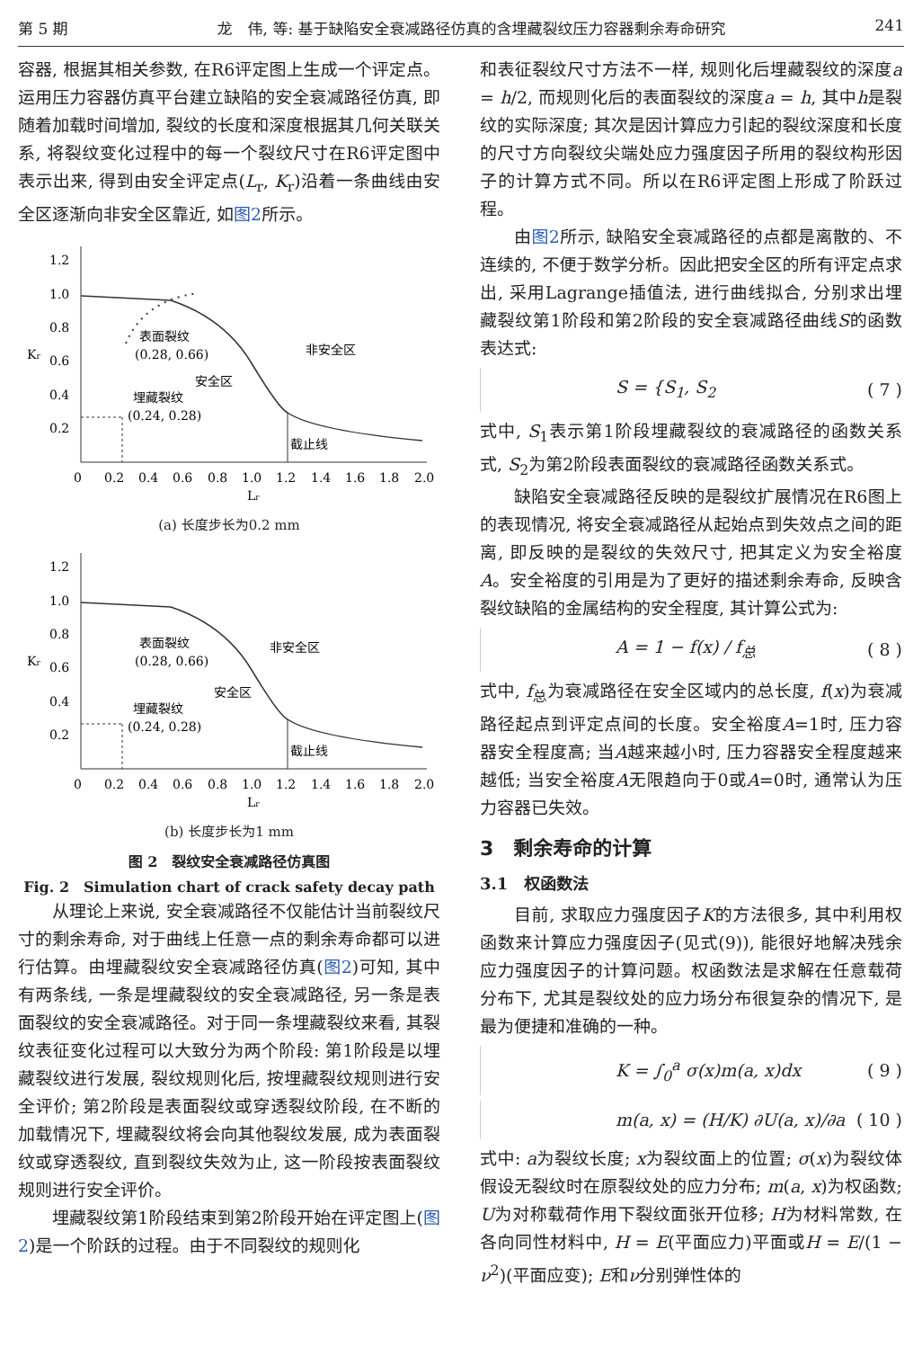第 5 期 龙　伟, 等: 基于缺陷安全衰减路径仿真的含埋藏裂纹压力容器剩余寿命研究 241
容器, 根据其相关参数, 在R6评定图上生成一个评定点。运用压力容器仿真平台建立缺陷的安全衰减路径仿真, 即随着加载时间增加, 裂纹的长度和深度根据其几何关联关系, 将裂纹变化过程中的每一个裂纹尺寸在R6评定图中表示出来, 得到由安全评定点(L<sub>r</sub>, K<sub>r</sub>)沿着一条曲线由安全区逐渐向非安全区靠近, 如图2所示。
1.2
1.0
0.8
0.6
0.4
0.2
0
0.2
0.4
0.6
0.8
1.0
1.2
1.4
1.6
1.8
2.0
Lr
Kr
表面裂纹
(0.28, 0.66)
非安全区
安全区
埋藏裂纹
(0.24, 0.28)
截止线
(a) 长度步长为0.2 mm
1.2
1.0
0.8
0.6
0.4
0.2
0
0.2
0.4
0.6
0.8
1.0
1.2
1.4
1.6
1.8
2.0
Lr
Kr
表面裂纹
(0.28, 0.66)
非安全区
安全区
埋藏裂纹
(0.24, 0.28)
截止线
(b) 长度步长为1 mm
图 2　裂纹安全衰减路径仿真图
Fig. 2　Simulation chart of crack safety decay path
从理论上来说, 安全衰减路径不仅能估计当前裂纹尺寸的剩余寿命, 对于曲线上任意一点的剩余寿命都可以进行估算。由埋藏裂纹安全衰减路径仿真(图2)可知, 其中有两条线, 一条是埋藏裂纹的安全衰减路径, 另一条是表面裂纹的安全衰减路径。对于同一条埋藏裂纹来看, 其裂纹表征变化过程可以大致分为两个阶段: 第1阶段是以埋藏裂纹进行发展, 裂纹规则化后, 按埋藏裂纹规则进行安全评价; 第2阶段是表面裂纹或穿透裂纹阶段, 在不断的加载情况下, 埋藏裂纹将会向其他裂纹发展, 成为表面裂纹或穿透裂纹, 直到裂纹失效为止, 这一阶段按表面裂纹规则进行安全评价。
埋藏裂纹第1阶段结束到第2阶段开始在评定图上(图2)是一个阶跃的过程。由于不同裂纹的规则化
和表征裂纹尺寸方法不一样, 规则化后埋藏裂纹的深度a = h/2, 而规则化后的表面裂纹的深度a = h, 其中h是裂纹的实际深度; 其次是因计算应力引起的裂纹深度和长度的尺寸方向裂纹尖端处应力强度因子所用的裂纹构形因子的计算方式不同。所以在R6评定图上形成了阶跃过程。
由图2所示, 缺陷安全衰减路径的点都是离散的、不连续的, 不便于数学分析。因此把安全区的所有评定点求出, 采用Lagrange插值法, 进行曲线拟合, 分别求出埋藏裂纹第1阶段和第2阶段的安全衰减路径曲线S的函数表达式:
S = {S<sub>1</sub>, S<sub>2</sub> ( 7 )
式中, S<sub>1</sub>表示第1阶段埋藏裂纹的衰减路径的函数关系式, S<sub>2</sub>为第2阶段表面裂纹的衰减路径函数关系式。
缺陷安全衰减路径反映的是裂纹扩展情况在R6图上的表现情况, 将安全衰减路径从起始点到失效点之间的距离, 即反映的是裂纹的失效尺寸, 把其定义为安全裕度A。安全裕度的引用是为了更好的描述剩余寿命, 反映含裂纹缺陷的金属结构的安全程度, 其计算公式为:
A = 1 − f(x) / f<sub>总</sub> ( 8 )
式中, f<sub>总</sub>为衰减路径在安全区域内的总长度, f(x)为衰减路径起点到评定点间的长度。安全裕度A=1时, 压力容器安全程度高; 当A越来越小时, 压力容器安全程度越来越低; 当安全裕度A无限趋向于0或A=0时, 通常认为压力容器已失效。
3　剩余寿命的计算
3.1　权函数法
目前, 求取应力强度因子K的方法很多, 其中利用权函数来计算应力强度因子(见式(9)), 能很好地解决残余应力强度因子的计算问题。权函数法是求解在任意载荷分布下, 尤其是裂纹处的应力场分布很复杂的情况下, 是最为便捷和准确的一种。
K = ∫<sub>0</sub><sup>a</sup> σ(x)m(a, x)dx ( 9 )
m(a, x) = (H/K) ∂U(a, x)/∂a ( 10 )
式中: a为裂纹长度; x为裂纹面上的位置; σ(x)为裂纹体假设无裂纹时在原裂纹处的应力分布; m(a, x)为权函数; U为对称载荷作用下裂纹面张开位移; H为材料常数, 在各向同性材料中, H = E(平面应力)平面或H = E/(1 − ν<sup>2</sup>)(平面应变); E和ν分别弹性体的